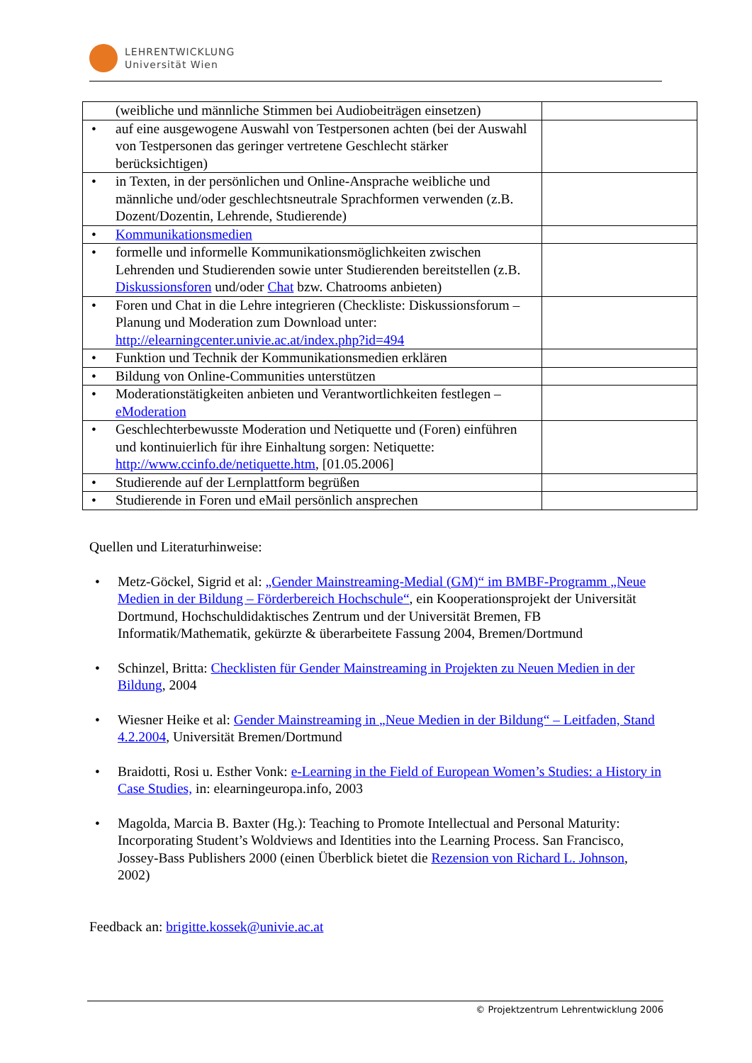LEHRENTWICKLUNG
Universität Wien
| (weibliche und männliche Stimmen bei Audiobeiträgen einsetzen) | |
| • auf eine ausgewogene Auswahl von Testpersonen achten (bei der Auswahl von Testpersonen das geringer vertretene Geschlecht stärker berücksichtigen) | |
| • in Texten, in der persönlichen und Online-Ansprache weibliche und männliche und/oder geschlechtsneutrale Sprachformen verwenden (z.B. Dozent/Dozentin, Lehrende, Studierende) | |
| • Kommunikationsmedien | |
| • formelle und informelle Kommunikationsmöglichkeiten zwischen Lehrenden und Studierenden sowie unter Studierenden bereitstellen (z.B. Diskussionsforen und/oder Chat bzw. Chatrooms anbieten) | |
| • Foren und Chat in die Lehre integrieren (Checkliste: Diskussionsforum – Planung und Moderation zum Download unter: http://elearningcenter.univie.ac.at/index.php?id=494 | |
| • Funktion und Technik der Kommunikationsmedien erklären | |
| • Bildung von Online-Communities unterstützen | |
| • Moderationstätigkeiten anbieten und Verantwortlichkeiten festlegen – eModeration | |
| • Geschlechterbewusste Moderation und Netiquette und (Foren) einführen und kontinuierlich für ihre Einhaltung sorgen: Netiquette: http://www.ccinfo.de/netiquette.htm , [01.05.2006] | |
| • Studierende auf der Lernplattform begrüßen | |
| • Studierende in Foren und eMail persönlich ansprechen | |
Quellen und Literaturhinweise:
• Metz-Göckel, Sigrid et al: „Gender Mainstreaming-Medial (GM)“ im BMBF-Programm „Neue Medien in der Bildung – Förderbereich Hochschule“, ein Kooperationsprojekt der Universität Dortmund, Hochschuldidaktisches Zentrum und der Universität Bremen, FB Informatik/Mathematik, gekürzte & überarbeitete Fassung 2004, Bremen/Dortmund
• Schinzel, Britta: Checklisten für Gender Mainstreaming in Projekten zu Neuen Medien in der Bildung, 2004
• Wiesner Heike et al: Gender Mainstreaming in „Neue Medien in der Bildung“ – Leitfaden, Stand 4.2.2004, Universität Bremen/Dortmund
• Braidotti, Rosi u. Esther Vonk: e-Learning in the Field of European Women’s Studies: a History in Case Studies, in: elearningeuropa.info, 2003
• Magolda, Marcia B. Baxter (Hg.): Teaching to Promote Intellectual and Personal Maturity: Incorporating Student’s Woldviews and Identities into the Learning Process. San Francisco, Jossey-Bass Publishers 2000 (einen Überblick bietet die Rezension von Richard L. Johnson, 2002)
Feedback an: brigitte.kossek@univie.ac.at
© Projektzentrum Lehrentwicklung 2006